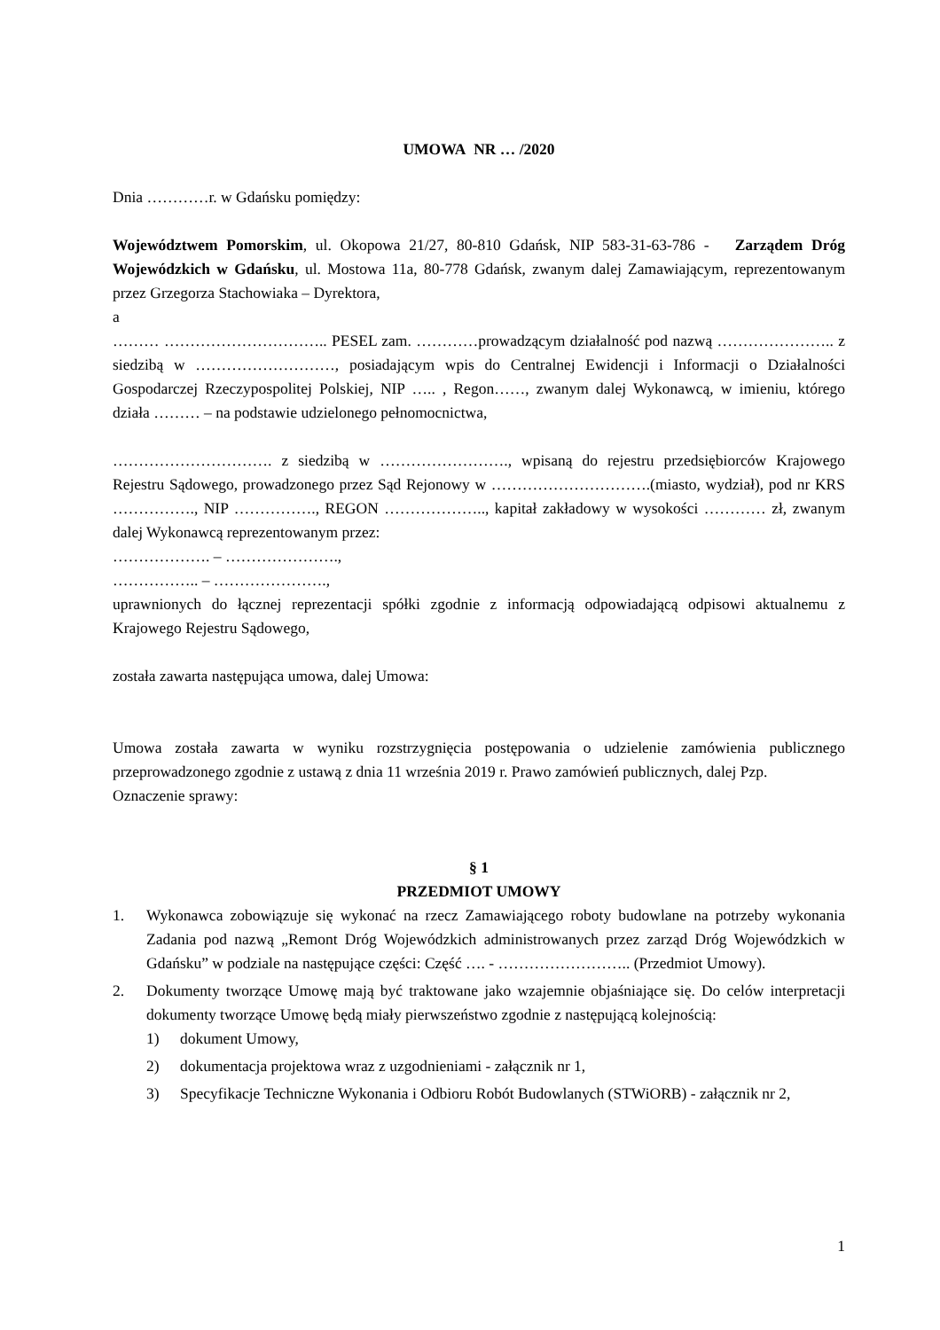UMOWA NR … /2020
Dnia …………r. w Gdańsku pomiędzy:
Województwem Pomorskim, ul. Okopowa 21/27, 80-810 Gdańsk, NIP 583-31-63-786 - Zarządem Dróg Wojewódzkich w Gdańsku, ul. Mostowa 11a, 80-778 Gdańsk, zwanym dalej Zamawiającym, reprezentowanym przez Grzegorza Stachowiaka – Dyrektora,
a
……… ………………………….. PESEL zam. …………prowadzącym działalność pod nazwą ………………….. z siedzibą w ………………………, posiadającym wpis do Centralnej Ewidencji i Informacji o Działalności Gospodarczej Rzeczypospolitej Polskiej, NIP ….. , Regon……, zwanym dalej Wykonawcą, w imieniu, którego działa ……… – na podstawie udzielonego pełnomocnictwa,
…………………………. z siedzibą w ……………………., wpisaną do rejestru przedsiębiorców Krajowego Rejestru Sądowego, prowadzonego przez Sąd Rejonowy w ………………………….(miasto, wydział), pod nr KRS ……………., NIP ……………., REGON ……………….., kapitał zakładowy w wysokości ………… zł, zwanym dalej Wykonawcą reprezentowanym przez:
………………. – ………………….,
…………….. – ………………….,
uprawnionych do łącznej reprezentacji spółki zgodnie z informacją odpowiadającą odpisowi aktualnemu z Krajowego Rejestru Sądowego,
została zawarta następująca umowa, dalej Umowa:
Umowa została zawarta w wyniku rozstrzygnięcia postępowania o udzielenie zamówienia publicznego przeprowadzonego zgodnie z ustawą z dnia 11 września 2019 r. Prawo zamówień publicznych, dalej Pzp.
Oznaczenie sprawy:
§ 1
PRZEDMIOT UMOWY
1. Wykonawca zobowiązuje się wykonać na rzecz Zamawiającego roboty budowlane na potrzeby wykonania Zadania pod nazwą „Remont Dróg Wojewódzkich administrowanych przez zarząd Dróg Wojewódzkich w Gdańsku” w podziale na następujące części: Część …. - …………………….. (Przedmiot Umowy).
2. Dokumenty tworzące Umowę mają być traktowane jako wzajemnie objaśniające się. Do celów interpretacji dokumenty tworzące Umowę będą miały pierwszeństwo zgodnie z następującą kolejnością:
1) dokument Umowy,
2) dokumentacja projektowa wraz z uzgodnieniami - załącznik nr 1,
3) Specyfikacje Techniczne Wykonania i Odbioru Robót Budowlanych (STWiORB) - załącznik nr 2,
1